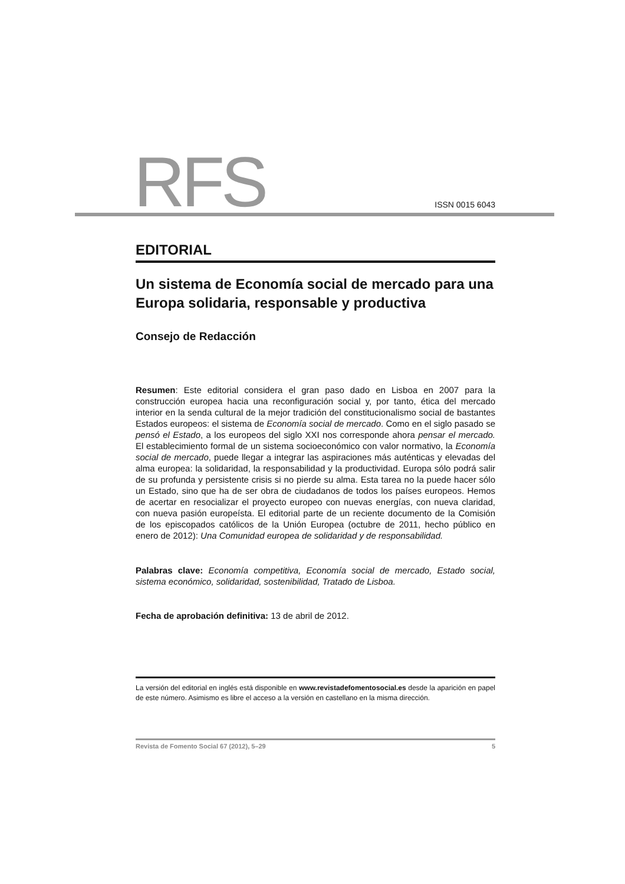RFS ISSN 0015 6043
EDITORIAL
Un sistema de Economía social de mercado para una Europa solidaria, responsable y productiva
Consejo de Redacción
Resumen: Este editorial considera el gran paso dado en Lisboa en 2007 para la construcción europea hacia una reconfiguración social y, por tanto, ética del mercado interior en la senda cultural de la mejor tradición del constitucionalismo social de bastantes Estados europeos: el sistema de Economía social de mercado. Como en el siglo pasado se pensó el Estado, a los europeos del siglo XXI nos corresponde ahora pensar el mercado. El establecimiento formal de un sistema socioeconómico con valor normativo, la Economía social de mercado, puede llegar a integrar las aspiraciones más auténticas y elevadas del alma europea: la solidaridad, la responsabilidad y la productividad. Europa sólo podrá salir de su profunda y persistente crisis si no pierde su alma. Esta tarea no la puede hacer sólo un Estado, sino que ha de ser obra de ciudadanos de todos los países europeos. Hemos de acertar en resocializar el proyecto europeo con nuevas energías, con nueva claridad, con nueva pasión europeísta. El editorial parte de un reciente documento de la Comisión de los episcopados católicos de la Unión Europea (octubre de 2011, hecho público en enero de 2012): Una Comunidad europea de solidaridad y de responsabilidad.
Palabras clave: Economía competitiva, Economía social de mercado, Estado social, sistema económico, solidaridad, sostenibilidad, Tratado de Lisboa.
Fecha de aprobación definitiva: 13 de abril de 2012.
La versión del editorial en inglés está disponible en www.revistadefomentosocial.es desde la aparición en papel de este número. Asimismo es libre el acceso a la versión en castellano en la misma dirección.
Revista de Fomento Social 67 (2012), 5–29 5